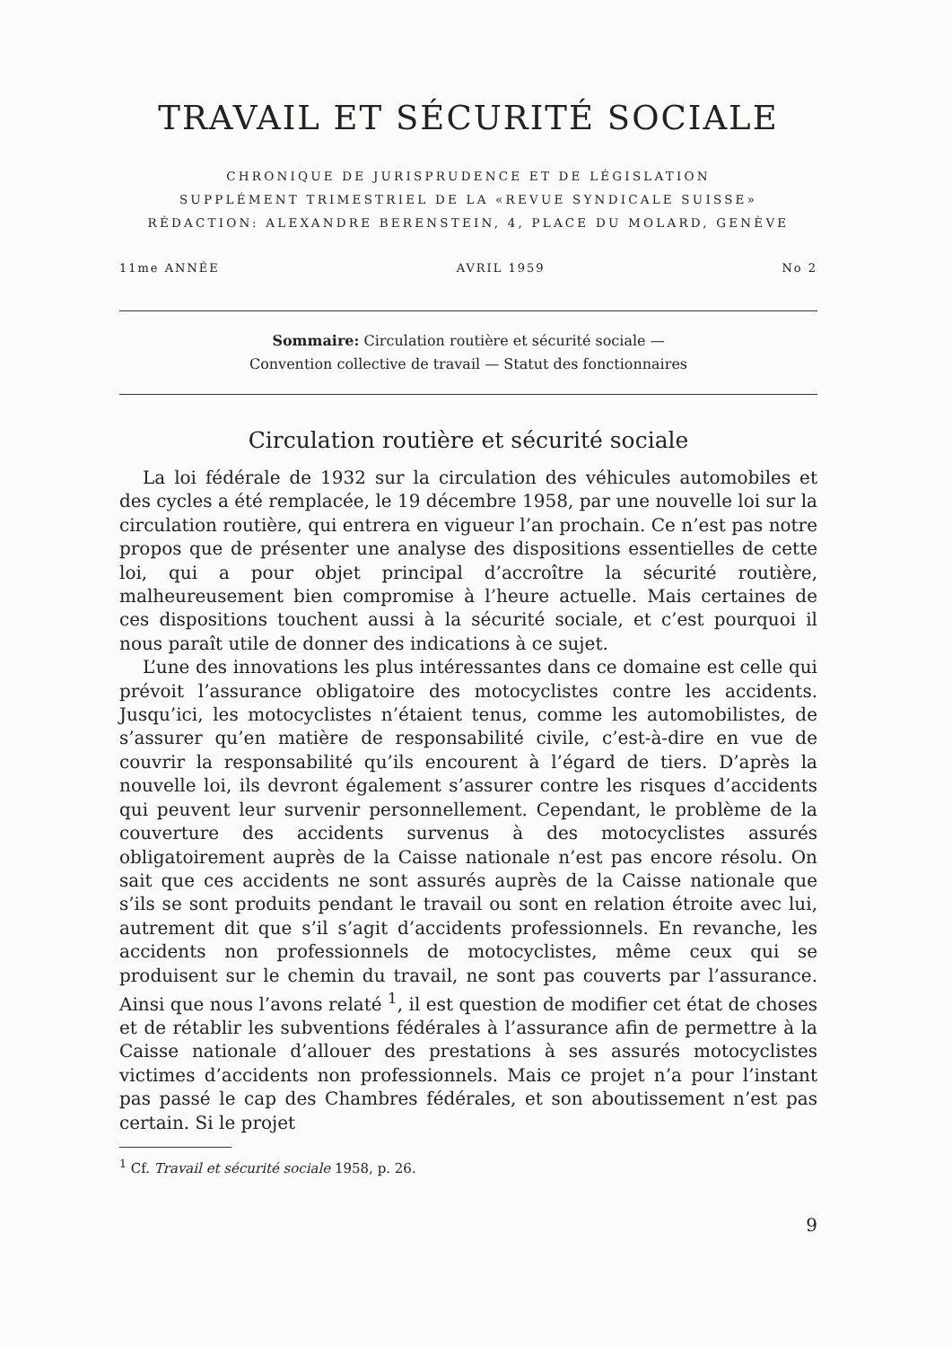TRAVAIL ET SÉCURITÉ SOCIALE
CHRONIQUE DE JURISPRUDENCE ET DE LÉGISLATION
SUPPLÉMENT TRIMESTRIEL DE LA «REVUE SYNDICALE SUISSE»
RÉDACTION: ALEXANDRE BERENSTEIN, 4, PLACE DU MOLARD, GENÈVE
11me ANNÉE AVRIL 1959 No 2
Sommaire: Circulation routière et sécurité sociale —
Convention collective de travail — Statut des fonctionnaires
Circulation routière et sécurité sociale
La loi fédérale de 1932 sur la circulation des véhicules automobiles et des cycles a été remplacée, le 19 décembre 1958, par une nouvelle loi sur la circulation routière, qui entrera en vigueur l’an prochain. Ce n’est pas notre propos que de présenter une analyse des dispositions essentielles de cette loi, qui a pour objet principal d’accroître la sécurité routière, malheureusement bien compromise à l’heure actuelle. Mais certaines de ces dispositions touchent aussi à la sécurité sociale, et c’est pourquoi il nous paraît utile de donner des indications à ce sujet.
L’une des innovations les plus intéressantes dans ce domaine est celle qui prévoit l’assurance obligatoire des motocyclistes contre les accidents. Jusqu’ici, les motocyclistes n’étaient tenus, comme les automobilistes, de s’assurer qu’en matière de responsabilité civile, c’est-à-dire en vue de couvrir la responsabilité qu’ils encourent à l’égard de tiers. D’après la nouvelle loi, ils devront également s’assurer contre les risques d’accidents qui peuvent leur survenir personnellement. Cependant, le problème de la couverture des accidents survenus à des motocyclistes assurés obligatoirement auprès de la Caisse nationale n’est pas encore résolu. On sait que ces accidents ne sont assurés auprès de la Caisse nationale que s’ils se sont produits pendant le travail ou sont en relation étroite avec lui, autrement dit que s’il s’agit d’accidents professionnels. En revanche, les accidents non professionnels de motocyclistes, même ceux qui se produisent sur le chemin du travail, ne sont pas couverts par l’assurance. Ainsi que nous l’avons relaté <sup>1</sup>, il est question de modifier cet état de choses et de rétablir les subventions fédérales à l’assurance afin de permettre à la Caisse nationale d’allouer des prestations à ses assurés motocyclistes victimes d’accidents non professionnels. Mais ce projet n’a pour l’instant pas passé le cap des Chambres fédérales, et son aboutissement n’est pas certain. Si le projet
<sup>1</sup> Cf. Travail et sécurité sociale 1958, p. 26.
9